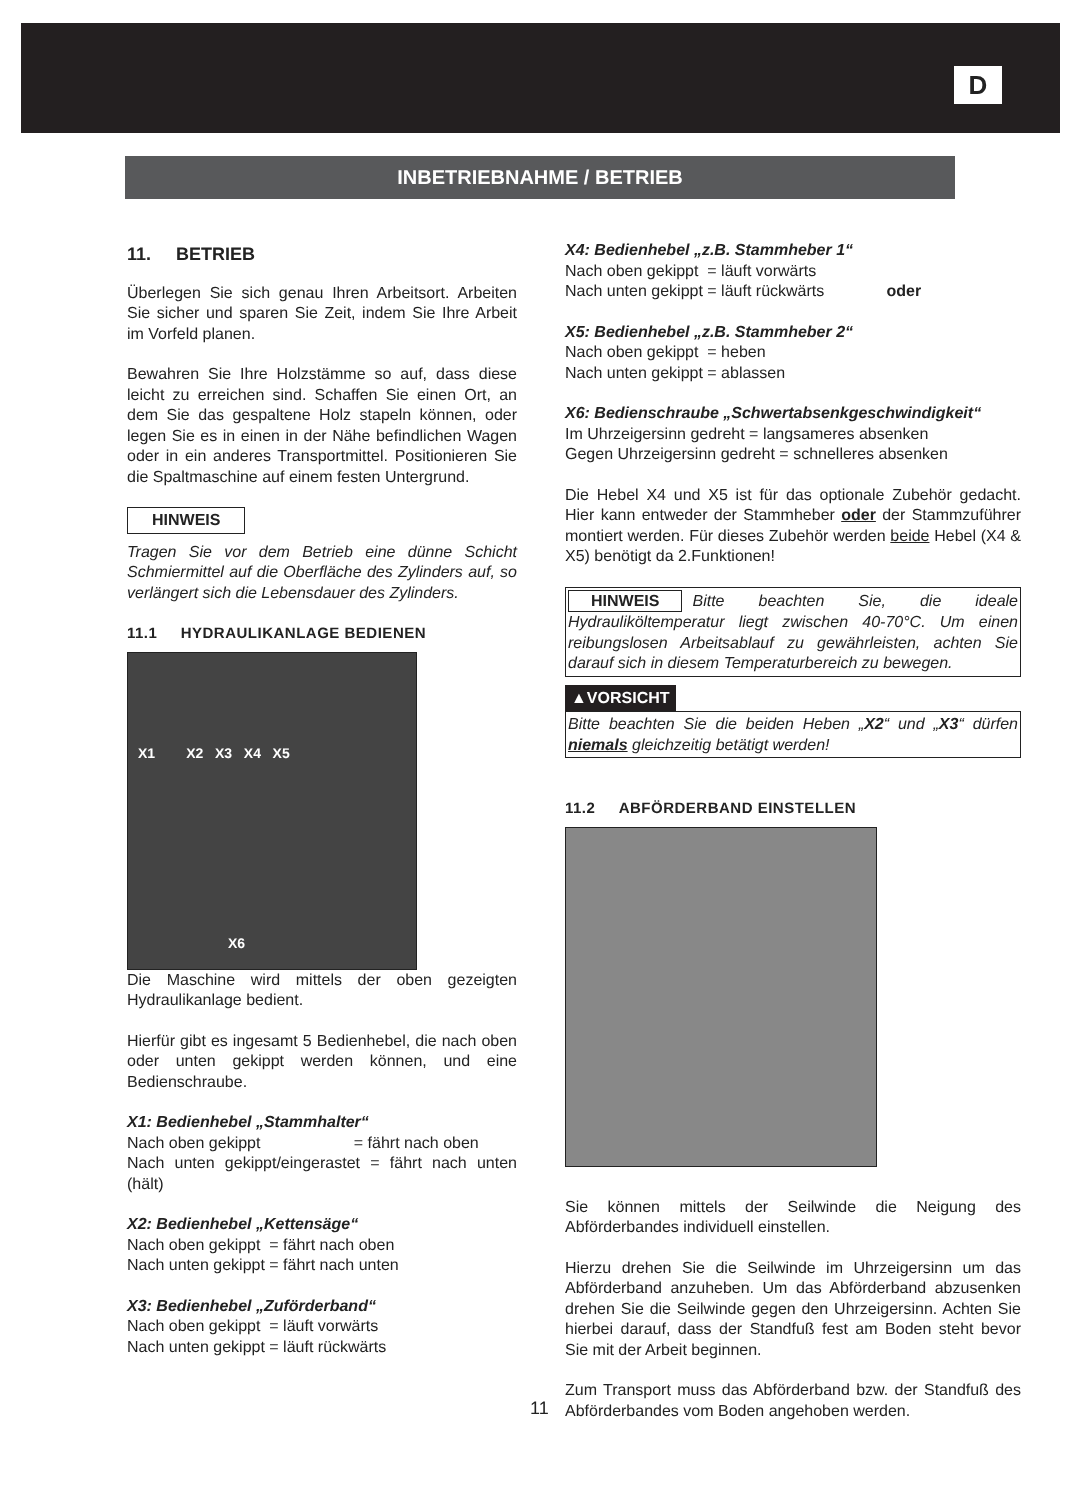D
INBETRIEBNAHME / BETRIEB
11. BETRIEB
Überlegen Sie sich genau Ihren Arbeitsort. Arbeiten Sie sicher und sparen Sie Zeit, indem Sie Ihre Arbeit im Vorfeld planen.
Bewahren Sie Ihre Holzstämme so auf, dass diese leicht zu erreichen sind. Schaffen Sie einen Ort, an dem Sie das gespaltene Holz stapeln können, oder legen Sie es in einen in der Nähe befindlichen Wagen oder in ein anderes Transportmittel. Positionieren Sie die Spaltmaschine auf einem festen Untergrund.
HINWEIS
Tragen Sie vor dem Betrieb eine dünne Schicht Schmiermittel auf die Oberfläche des Zylinders auf, so verlängert sich die Lebensdauer des Zylinders.
11.1 HYDRAULIKANLAGE BEDIENEN
X1 X2 X3 X4 X5
X6
Die Maschine wird mittels der oben gezeigten Hydraulikanlage bedient.
Hierfür gibt es ingesamt 5 Bedienhebel, die nach oben oder unten gekippt werden können, und eine Bedienschraube.
X1: Bedienhebel „Stammhalter“
Nach oben gekippt = fährt nach oben
Nach unten gekippt/eingerastet = fährt nach unten (hält)
X2: Bedienhebel „Kettensäge“
Nach oben gekippt = fährt nach oben
Nach unten gekippt = fährt nach unten
X3: Bedienhebel „Zuförderband“
Nach oben gekippt = läuft vorwärts
Nach unten gekippt = läuft rückwärts
X4: Bedienhebel „z.B. Stammheber 1“
Nach oben gekippt = läuft vorwärts
Nach unten gekippt = läuft rückwärts oder
X5: Bedienhebel „z.B. Stammheber 2“
Nach oben gekippt = heben
Nach unten gekippt = ablassen
X6: Bedienschraube „Schwertabsenkgeschwindigkeit“
Im Uhrzeigersinn gedreht = langsameres absenken
Gegen Uhrzeigersinn gedreht = schnelleres absenken
Die Hebel X4 und X5 ist für das optionale Zubehör gedacht. Hier kann entweder der Stammheber oder der Stammzuführer montiert werden. Für dieses Zubehör werden beide Hebel (X4 & X5) benötigt da 2.Funktionen!
HINWEIS Bitte beachten Sie, die ideale Hydrauliköltemperatur liegt zwischen 40-70°C. Um einen reibungslosen Arbeitsablauf zu gewährleisten, achten Sie darauf sich in diesem Temperaturbereich zu bewegen.
▲VORSICHT
Bitte beachten Sie die beiden Heben „X2“ und „X3“ dürfen niemals gleichzeitig betätigt werden!
11.2 ABFÖRDERBAND EINSTELLEN
Sie können mittels der Seilwinde die Neigung des Abförderbandes individuell einstellen.
Hierzu drehen Sie die Seilwinde im Uhrzeigersinn um das Abförderband anzuheben. Um das Abförderband abzusenken drehen Sie die Seilwinde gegen den Uhrzeigersinn. Achten Sie hierbei darauf, dass der Standfuß fest am Boden steht bevor Sie mit der Arbeit beginnen.
Zum Transport muss das Abförderband bzw. der Standfuß des Abförderbandes vom Boden angehoben werden.
11